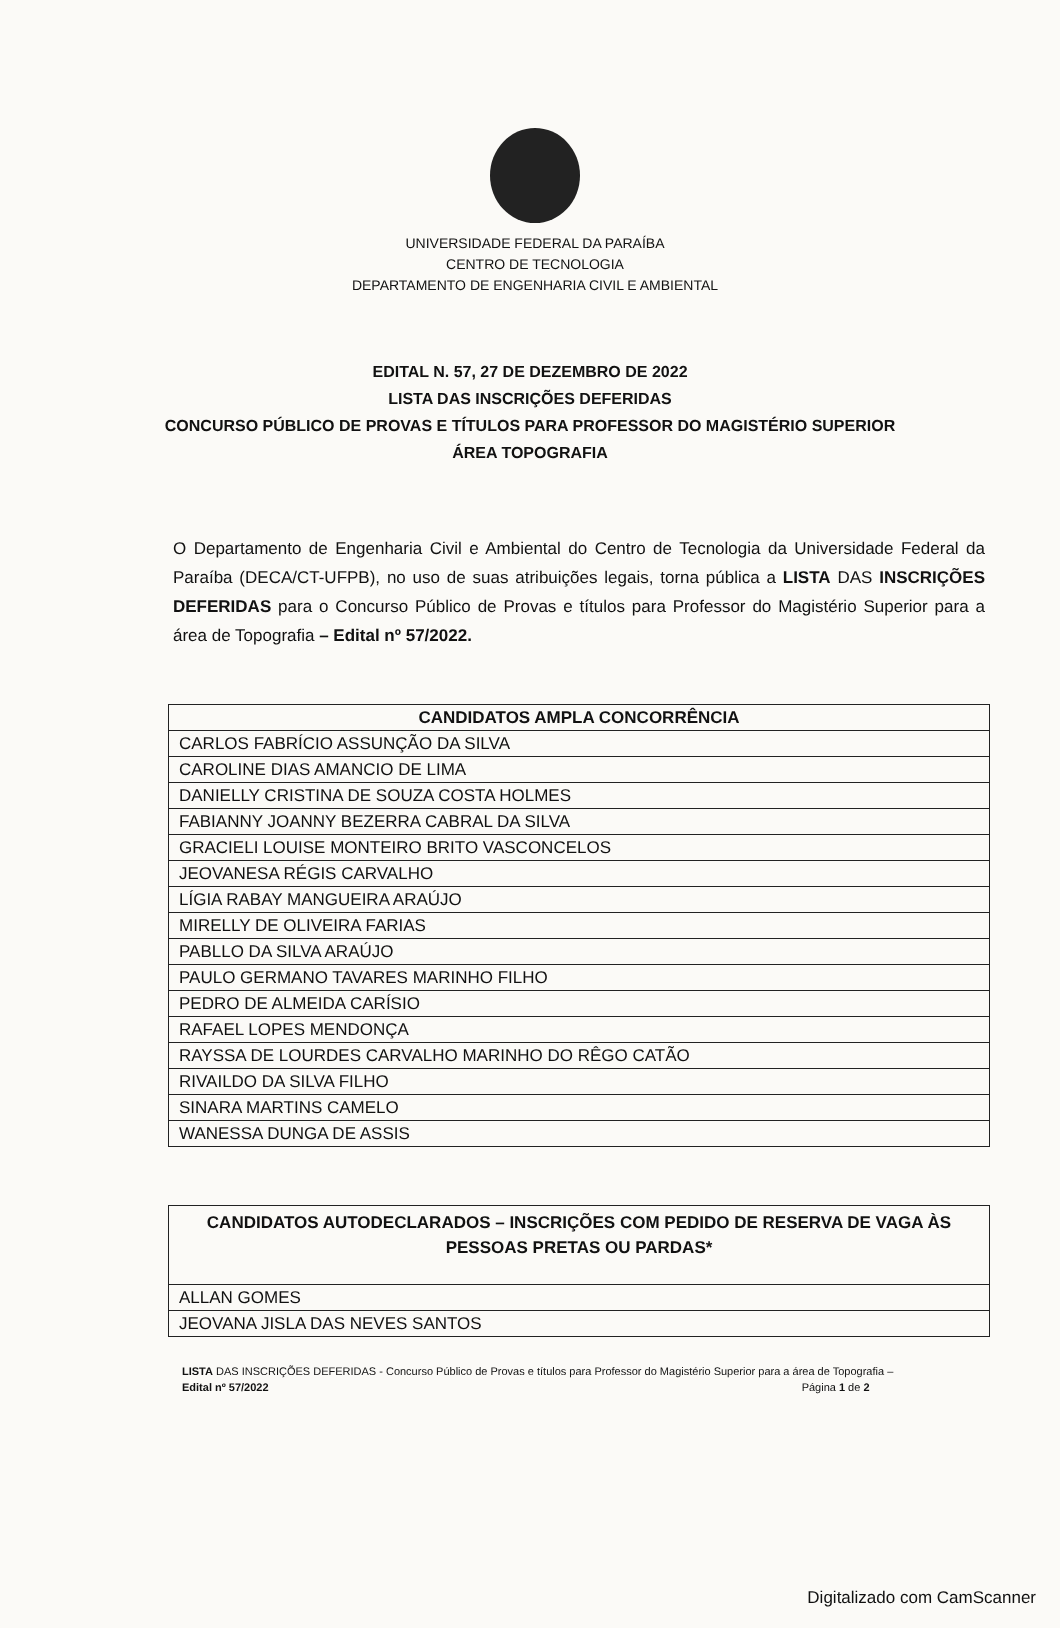UNIVERSIDADE FEDERAL DA PARAÍBA
CENTRO DE TECNOLOGIA
DEPARTAMENTO DE ENGENHARIA CIVIL E AMBIENTAL
EDITAL N. 57, 27 DE DEZEMBRO DE 2022
LISTA DAS INSCRIÇÕES DEFERIDAS
CONCURSO PÚBLICO DE PROVAS E TÍTULOS PARA PROFESSOR DO MAGISTÉRIO SUPERIOR
ÁREA TOPOGRAFIA
O Departamento de Engenharia Civil e Ambiental do Centro de Tecnologia da Universidade Federal da Paraíba (DECA/CT-UFPB), no uso de suas atribuições legais, torna pública a LISTA DAS INSCRIÇÕES DEFERIDAS para o Concurso Público de Provas e títulos para Professor do Magistério Superior para a área de Topografia – Edital nº 57/2022.
| CANDIDATOS AMPLA CONCORRÊNCIA |
| --- |
| CARLOS FABRÍCIO ASSUNÇÃO DA SILVA |
| CAROLINE DIAS AMANCIO DE LIMA |
| DANIELLY CRISTINA DE SOUZA COSTA HOLMES |
| FABIANNY JOANNY BEZERRA CABRAL DA SILVA |
| GRACIELI LOUISE MONTEIRO BRITO VASCONCELOS |
| JEOVANESA RÉGIS CARVALHO |
| LÍGIA RABAY MANGUEIRA ARAÚJO |
| MIRELLY DE OLIVEIRA FARIAS |
| PABLLO DA SILVA ARAÚJO |
| PAULO GERMANO TAVARES MARINHO FILHO |
| PEDRO DE ALMEIDA CARÍSIO |
| RAFAEL LOPES MENDONÇA |
| RAYSSA DE LOURDES CARVALHO MARINHO DO RÊGO CATÃO |
| RIVAILDO DA SILVA FILHO |
| SINARA MARTINS CAMELO |
| WANESSA DUNGA DE ASSIS |
| CANDIDATOS AUTODECLARADOS – INSCRIÇÕES COM PEDIDO DE RESERVA DE VAGA ÀS PESSOAS PRETAS OU PARDAS* |
| --- |
| ALLAN GOMES |
| JEOVANA JISLA DAS NEVES SANTOS |
LISTA DAS INSCRIÇÕES DEFERIDAS - Concurso Público de Provas e títulos para Professor do Magistério Superior para a área de Topografia –
Edital nº 57/2022 Página 1 de 2
Digitalizado com CamScanner